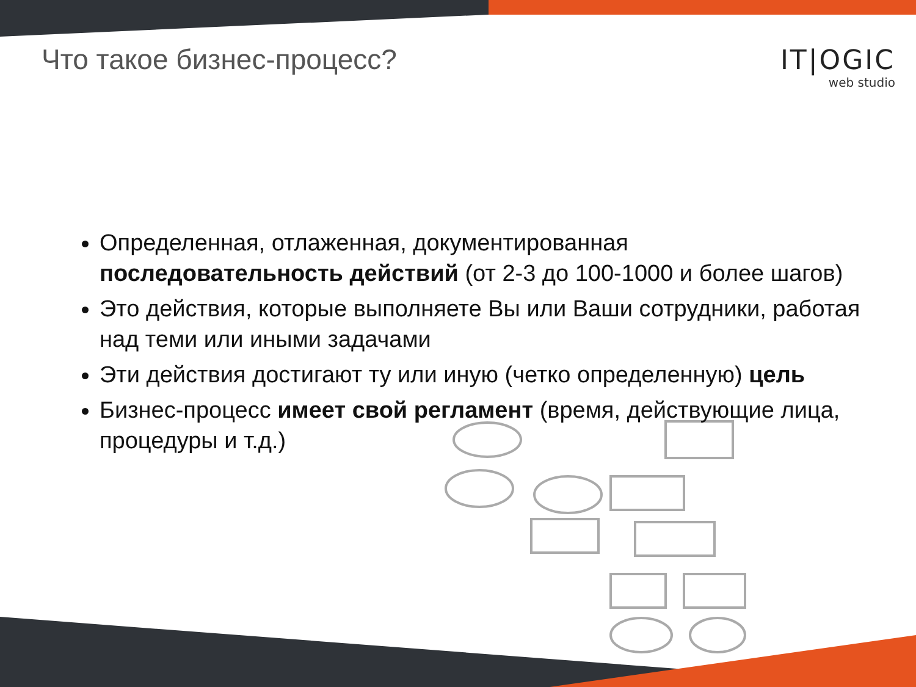Что такое бизнес-процесс?
IT|OGIC
web studio
Определенная, отлаженная, документированная последовательность действий (от 2-3 до 100-1000 и более шагов)
Это действия, которые выполняете Вы или Ваши сотрудники, работая над теми или иными задачами
Эти действия достигают ту или иную (четко определенную) цель
Бизнес-процесс имеет свой регламент (время, действующие лица, процедуры и т.д.)